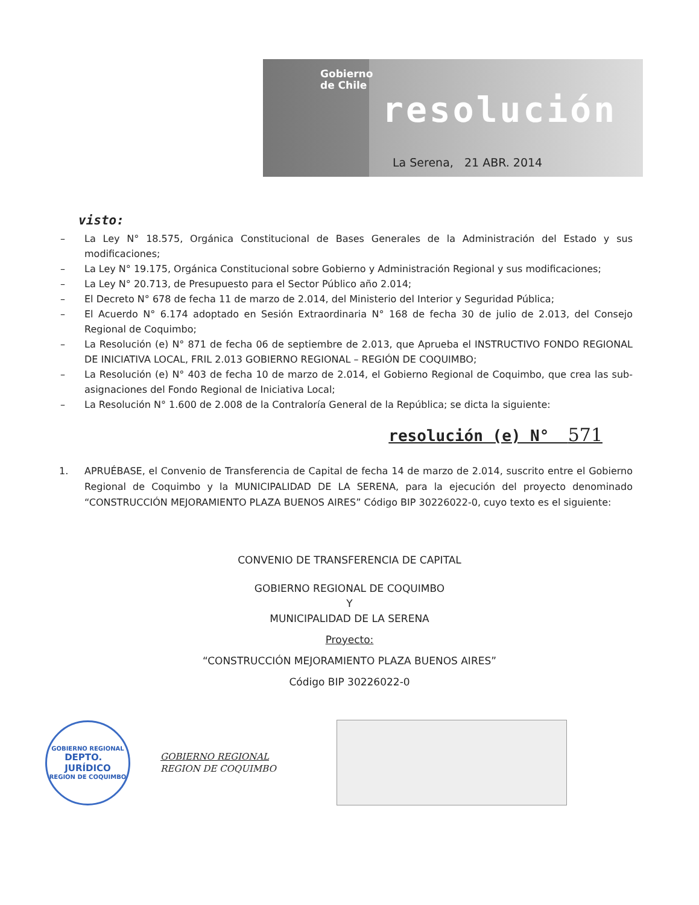Gobierno
de Chile
resolución
La Serena, 21 ABR. 2014
visto:
– La Ley N° 18.575, Orgánica Constitucional de Bases Generales de la Administración del Estado y sus modificaciones;
– La Ley N° 19.175, Orgánica Constitucional sobre Gobierno y Administración Regional y sus modificaciones;
– La Ley N° 20.713, de Presupuesto para el Sector Público año 2.014;
– El Decreto N° 678 de fecha 11 de marzo de 2.014, del Ministerio del Interior y Seguridad Pública;
– El Acuerdo N° 6.174 adoptado en Sesión Extraordinaria N° 168 de fecha 30 de julio de 2.013, del Consejo Regional de Coquimbo;
– La Resolución (e) N° 871 de fecha 06 de septiembre de 2.013, que Aprueba el INSTRUCTIVO FONDO REGIONAL DE INICIATIVA LOCAL, FRIL 2.013 GOBIERNO REGIONAL – REGIÓN DE COQUIMBO;
– La Resolución (e) N° 403 de fecha 10 de marzo de 2.014, el Gobierno Regional de Coquimbo, que crea las sub-asignaciones del Fondo Regional de Iniciativa Local;
– La Resolución N° 1.600 de 2.008 de la Contraloría General de la República; se dicta la siguiente:
resolución (e) N° 571
1. APRUÉBASE, el Convenio de Transferencia de Capital de fecha 14 de marzo de 2.014, suscrito entre el Gobierno Regional de Coquimbo y la MUNICIPALIDAD DE LA SERENA, para la ejecución del proyecto denominado “CONSTRUCCIÓN MEJORAMIENTO PLAZA BUENOS AIRES” Código BIP 30226022-0, cuyo texto es el siguiente:
CONVENIO DE TRANSFERENCIA DE CAPITAL
GOBIERNO REGIONAL DE COQUIMBO
Y
MUNICIPALIDAD DE LA SERENA
Proyecto:
“CONSTRUCCIÓN MEJORAMIENTO PLAZA BUENOS AIRES”
Código BIP 30226022-0
GOBIERNO REGIONAL
DEPTO.
JURÍDICO
REGION DE COQUIMBO
GOBIERNO REGIONAL
REGION DE COQUIMBO